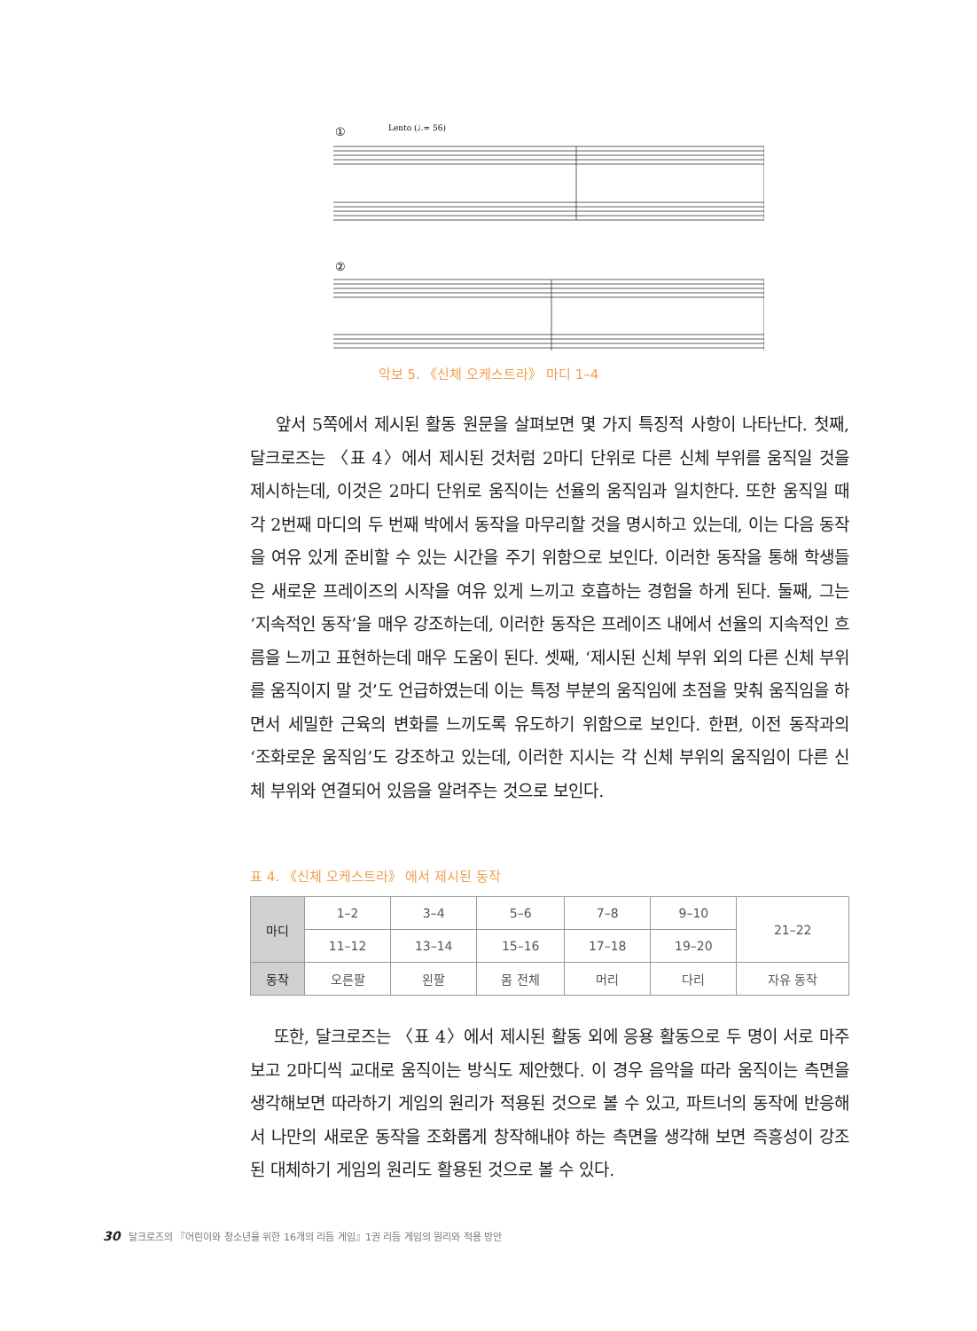①
Lento (♩.= 56)
②
악보 5. 《신체 오케스트라》 마디 1–4
앞서 5쪽에서 제시된 활동 원문을 살펴보면 몇 가지 특징적 사항이 나타난다. 첫째, 달크로즈는 〈표 4〉에서 제시된 것처럼 2마디 단위로 다른 신체 부위를 움직일 것을 제시하는데, 이것은 2마디 단위로 움직이는 선율의 움직임과 일치한다. 또한 움직일 때 각 2번째 마디의 두 번째 박에서 동작을 마무리할 것을 명시하고 있는데, 이는 다음 동작을 여유 있게 준비할 수 있는 시간을 주기 위함으로 보인다. 이러한 동작을 통해 학생들은 새로운 프레이즈의 시작을 여유 있게 느끼고 호흡하는 경험을 하게 된다. 둘째, 그는 ‘지속적인 동작’을 매우 강조하는데, 이러한 동작은 프레이즈 내에서 선율의 지속적인 흐름을 느끼고 표현하는데 매우 도움이 된다. 셋째, ‘제시된 신체 부위 외의 다른 신체 부위를 움직이지 말 것’도 언급하였는데 이는 특정 부분의 움직임에 초점을 맞춰 움직임을 하면서 세밀한 근육의 변화를 느끼도록 유도하기 위함으로 보인다. 한편, 이전 동작과의 ‘조화로운 움직임’도 강조하고 있는데, 이러한 지시는 각 신체 부위의 움직임이 다른 신체 부위와 연결되어 있음을 알려주는 것으로 보인다.
표 4. 《신체 오케스트라》 에서 제시된 동작
| 마디 | 1–2 | 3–4 | 5–6 | 7–8 | 9–10 | 21–22 |
| | 11–12 | 13–14 | 15–16 | 17–18 | 19–20 | |
| 동작 | 오른팔 | 왼팔 | 몸 전체 | 머리 | 다리 | 자유 동작 |
또한, 달크로즈는 〈표 4〉에서 제시된 활동 외에 응용 활동으로 두 명이 서로 마주보고 2마디씩 교대로 움직이는 방식도 제안했다. 이 경우 음악을 따라 움직이는 측면을 생각해보면 따라하기 게임의 원리가 적용된 것으로 볼 수 있고, 파트너의 동작에 반응해서 나만의 새로운 동작을 조화롭게 창작해내야 하는 측면을 생각해 보면 즉흥성이 강조된 대체하기 게임의 원리도 활용된 것으로 볼 수 있다.
30 달크로즈의 『어린이와 청소년을 위한 16개의 리듬 게임』1권 리듬 게임의 원리와 적용 방안